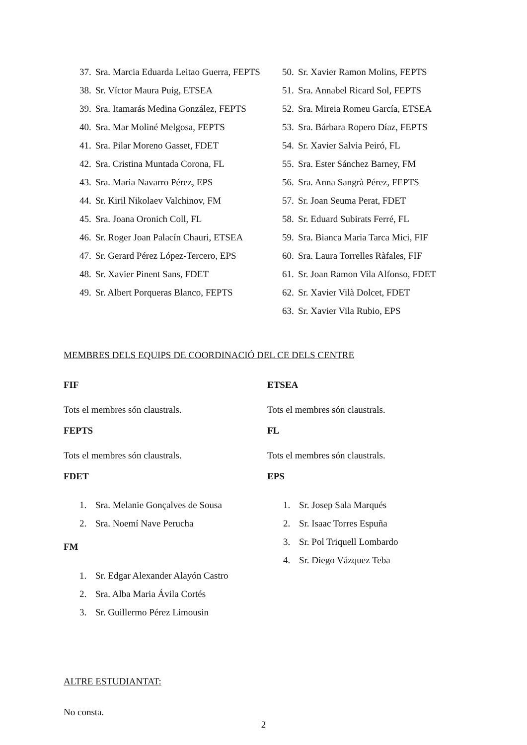37. Sra. Marcia Eduarda Leitao Guerra, FEPTS
38. Sr. Víctor Maura Puig, ETSEA
39. Sra. Itamarás Medina González, FEPTS
40. Sra. Mar Moliné Melgosa, FEPTS
41. Sra. Pilar Moreno Gasset, FDET
42. Sra. Cristina Muntada Corona, FL
43. Sra. Maria Navarro Pérez, EPS
44. Sr. Kiril Nikolaev Valchinov, FM
45. Sra. Joana Oronich Coll, FL
46. Sr. Roger Joan Palacín Chauri, ETSEA
47. Sr. Gerard Pérez López-Tercero, EPS
48. Sr. Xavier Pinent Sans, FDET
49. Sr. Albert Porqueras Blanco, FEPTS
50. Sr. Xavier Ramon Molins, FEPTS
51. Sra. Annabel Ricard Sol, FEPTS
52. Sra. Mireia Romeu García, ETSEA
53. Sra. Bárbara Ropero Díaz, FEPTS
54. Sr. Xavier Salvia Peiró, FL
55. Sra. Ester Sánchez Barney, FM
56. Sra. Anna Sangrà Pérez, FEPTS
57. Sr. Joan Seuma Perat, FDET
58. Sr. Eduard Subirats Ferré, FL
59. Sra. Bianca Maria Tarca Mici, FIF
60. Sra. Laura Torrelles Ràfales, FIF
61. Sr. Joan Ramon Vila Alfonso, FDET
62. Sr. Xavier Vilà Dolcet, FDET
63. Sr. Xavier Vila Rubio, EPS
MEMBRES DELS EQUIPS DE COORDINACIÓ DEL CE DELS CENTRE
FIF
Tots el membres són claustrals.
FEPTS
Tots el membres són claustrals.
FDET
1. Sra. Melanie Gonçalves de Sousa
2. Sra. Noemí Nave Perucha
FM
1. Sr. Edgar Alexander Alayón Castro
2. Sra. Alba Maria Ávila Cortés
3. Sr. Guillermo Pérez Limousin
ETSEA
Tots el membres són claustrals.
FL
Tots el membres són claustrals.
EPS
1. Sr. Josep Sala Marqués
2. Sr. Isaac Torres Espuña
3. Sr. Pol Triquell Lombardo
4. Sr. Diego Vázquez Teba
ALTRE ESTUDIANTAT:
No consta.
2